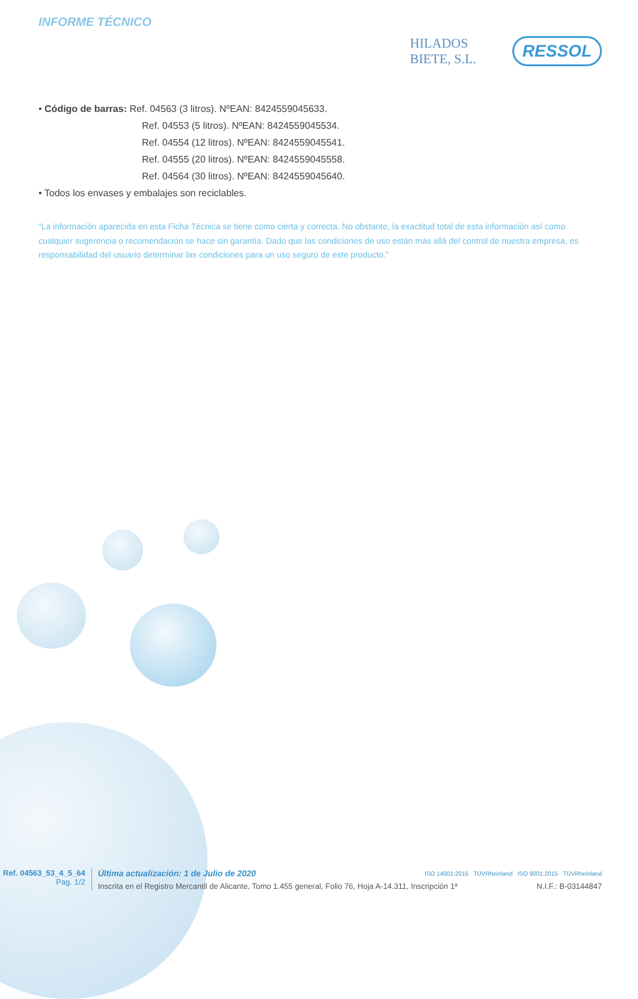INFORME TÉCNICO HILADOS
BIETE, S.L.
RESSOL
• Código de barras: Ref. 04563 (3 litros). NºEAN: 8424559045633.
Ref. 04553 (5 litros). NºEAN: 8424559045534.
Ref. 04554 (12 litros). NºEAN: 8424559045541.
Ref. 04555 (20 litros). NºEAN: 8424559045558.
Ref. 04564 (30 litros). NºEAN: 8424559045640.
• Todos los envases y embalajes son reciclables.
“La información aparecida en esta Ficha Técnica se tiene como cierta y correcta. No obstante, la exactitud total de esta información así como cualquier sugerencia o recomendación se hace sin garantía. Dado que las condiciones de uso están más allá del control de nuestra empresa, es responsabilidad del usuario determinar las condiciones para un uso seguro de este producto.”
Ref. 04563_53_4_5_64
Pag. 1/2
Última actualización: 1 de Julio de 2020 ISO 14001:2015 TÜVRheinland ISO 9001:2015 TÜVRheinland
Inscrita en el Registro Mercantil de Alicante, Tomo 1.455 general, Folio 76, Hoja A-14.311, Inscripción 1ª N.I.F.: B-03144847